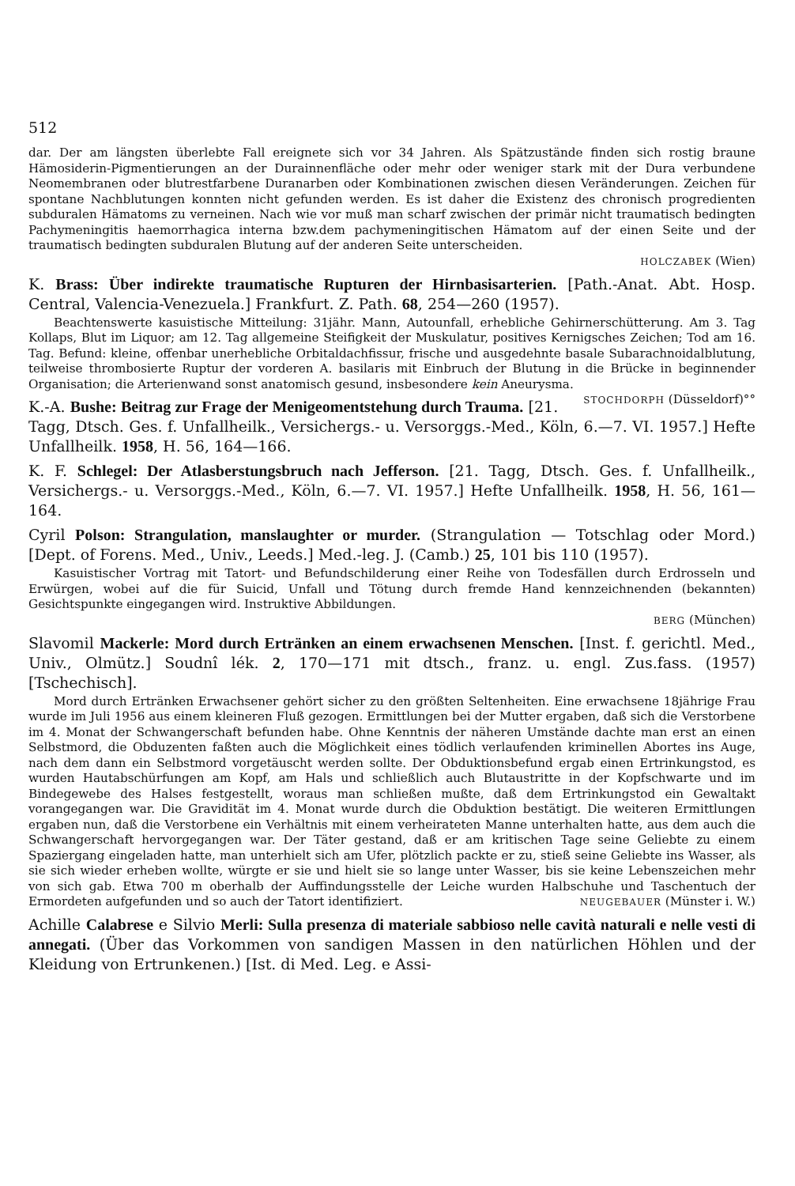512
dar. Der am längsten überlebte Fall ereignete sich vor 34 Jahren. Als Spätzustände finden sich rostig braune Hämosiderin-Pigmentierungen an der Durainnenfläche oder mehr oder weniger stark mit der Dura verbundene Neomembranen oder blutrestfarbene Duranarben oder Kombinationen zwischen diesen Veränderungen. Zeichen für spontane Nachblutungen konnten nicht gefunden werden. Es ist daher die Existenz des chronisch progredienten subduralen Hämatoms zu verneinen. Nach wie vor muß man scharf zwischen der primär nicht traumatisch bedingten Pachymeningitis haemorrhagica interna bzw.dem pachymeningitischen Hämatom auf der einen Seite und der traumatisch bedingten subduralen Blutung auf der anderen Seite unterscheiden.
HOLCZABEK (Wien)
K. Brass: Über indirekte traumatische Rupturen der Hirnbasisarterien. [Path.-Anat. Abt. Hosp. Central, Valencia-Venezuela.] Frankfurt. Z. Path. 68, 254—260 (1957).
Beachtenswerte kasuistische Mitteilung: 31jähr. Mann, Autounfall, erhebliche Gehirnerschütterung. Am 3. Tag Kollaps, Blut im Liquor; am 12. Tag allgemeine Steifigkeit der Muskulatur, positives Kernigsches Zeichen; Tod am 16. Tag. Befund: kleine, offenbar unerhebliche Orbitaldachfissur, frische und ausgedehnte basale Subarachnoidalblutung, teilweise thrombosierte Ruptur der vorderen A. basilaris mit Einbruch der Blutung in die Brücke in beginnender Organisation; die Arterienwand sonst anatomisch gesund, insbesondere kein Aneurysma. STOCHDORPH (Düsseldorf)°°
K.-A. Bushe: Beitrag zur Frage der Menigeomentstehung durch Trauma. [21. Tagg, Dtsch. Ges. f. Unfallheilk., Versichergs.- u. Versorggs.-Med., Köln, 6.—7. VI. 1957.] Hefte Unfallheilk. 1958, H. 56, 164—166.
K. F. Schlegel: Der Atlasberstungsbruch nach Jefferson. [21. Tagg, Dtsch. Ges. f. Unfallheilk., Versichergs.- u. Versorggs.-Med., Köln, 6.—7. VI. 1957.] Hefte Unfallheilk. 1958, H. 56, 161—164.
Cyril Polson: Strangulation, manslaughter or murder. (Strangulation — Totschlag oder Mord.) [Dept. of Forens. Med., Univ., Leeds.] Med.-leg. J. (Camb.) 25, 101 bis 110 (1957).
Kasuistischer Vortrag mit Tatort- und Befundschilderung einer Reihe von Todesfällen durch Erdrosseln und Erwürgen, wobei auf die für Suicid, Unfall und Tötung durch fremde Hand kennzeichnenden (bekannten) Gesichtspunkte eingegangen wird. Instruktive Abbildungen.
BERG (München)
Slavomil Mackerle: Mord durch Ertränken an einem erwachsenen Menschen. [Inst. f. gerichtl. Med., Univ., Olmütz.] Soudnî lék. 2, 170—171 mit dtsch., franz. u. engl. Zus.fass. (1957) [Tschechisch].
Mord durch Ertränken Erwachsener gehört sicher zu den größten Seltenheiten. Eine erwachsene 18jährige Frau wurde im Juli 1956 aus einem kleineren Fluß gezogen. Ermittlungen bei der Mutter ergaben, daß sich die Verstorbene im 4. Monat der Schwangerschaft befunden habe. Ohne Kenntnis der näheren Umstände dachte man erst an einen Selbstmord, die Obduzenten faßten auch die Möglichkeit eines tödlich verlaufenden kriminellen Abortes ins Auge, nach dem dann ein Selbstmord vorgetäuscht werden sollte. Der Obduktionsbefund ergab einen Ertrinkungstod, es wurden Hautabschürfungen am Kopf, am Hals und schließlich auch Blutaustritte in der Kopfschwarte und im Bindegewebe des Halses festgestellt, woraus man schließen mußte, daß dem Ertrinkungstod ein Gewaltakt vorangegangen war. Die Gravidität im 4. Monat wurde durch die Obduktion bestätigt. Die weiteren Ermittlungen ergaben nun, daß die Verstorbene ein Verhältnis mit einem verheirateten Manne unterhalten hatte, aus dem auch die Schwangerschaft hervorgegangen war. Der Täter gestand, daß er am kritischen Tage seine Geliebte zu einem Spaziergang eingeladen hatte, man unterhielt sich am Ufer, plötzlich packte er zu, stieß seine Geliebte ins Wasser, als sie sich wieder erheben wollte, würgte er sie und hielt sie so lange unter Wasser, bis sie keine Lebenszeichen mehr von sich gab. Etwa 700 m oberhalb der Auffindungsstelle der Leiche wurden Halbschuhe und Taschentuch der Ermordeten aufgefunden und so auch der Tatort identifiziert. NEUGEBAUER (Münster i. W.)
Achille Calabrese e Silvio Merli: Sulla presenza di materiale sabbioso nelle cavità naturali e nelle vesti di annegati. (Über das Vorkommen von sandigen Massen in den natürlichen Höhlen und der Kleidung von Ertrunkenen.) [Ist. di Med. Leg. e Assi-